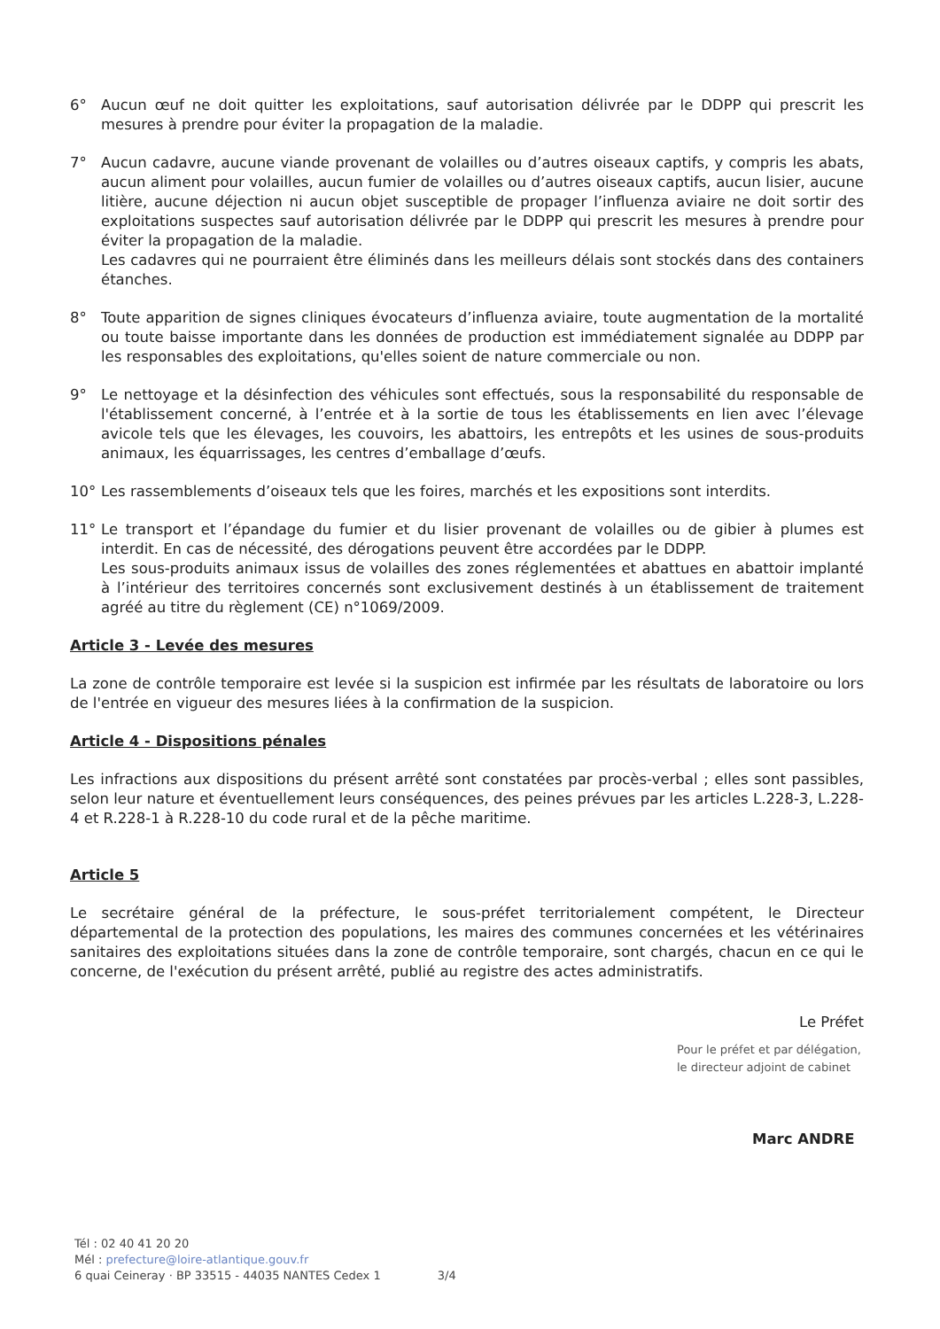6° Aucun œuf ne doit quitter les exploitations, sauf autorisation délivrée par le DDPP qui prescrit les mesures à prendre pour éviter la propagation de la maladie.
7° Aucun cadavre, aucune viande provenant de volailles ou d’autres oiseaux captifs, y compris les abats, aucun aliment pour volailles, aucun fumier de volailles ou d’autres oiseaux captifs, aucun lisier, aucune litière, aucune déjection ni aucun objet susceptible de propager l’influenza aviaire ne doit sortir des exploitations suspectes sauf autorisation délivrée par le DDPP qui prescrit les mesures à prendre pour éviter la propagation de la maladie.
Les cadavres qui ne pourraient être éliminés dans les meilleurs délais sont stockés dans des containers étanches.
8° Toute apparition de signes cliniques évocateurs d’influenza aviaire, toute augmentation de la mortalité ou toute baisse importante dans les données de production est immédiatement signalée au DDPP par les responsables des exploitations, qu'elles soient de nature commerciale ou non.
9° Le nettoyage et la désinfection des véhicules sont effectués, sous la responsabilité du responsable de l'établissement concerné, à l’entrée et à la sortie de tous les établissements en lien avec l’élevage avicole tels que les élevages, les couvoirs, les abattoirs, les entrepôts et les usines de sous-produits animaux, les équarrissages, les centres d’emballage d’œufs.
10° Les rassemblements d’oiseaux tels que les foires, marchés et les expositions sont interdits.
11° Le transport et l’épandage du fumier et du lisier provenant de volailles ou de gibier à plumes est interdit. En cas de nécessité, des dérogations peuvent être accordées par le DDPP.
Les sous-produits animaux issus de volailles des zones réglementées et abattues en abattoir implanté à l’intérieur des territoires concernés sont exclusivement destinés à un établissement de traitement agréé au titre du règlement (CE) n°1069/2009.
Article 3 - Levée des mesures
La zone de contrôle temporaire est levée si la suspicion est infirmée par les résultats de laboratoire ou lors de l'entrée en vigueur des mesures liées à la confirmation de la suspicion.
Article 4 - Dispositions pénales
Les infractions aux dispositions du présent arrêté sont constatées par procès-verbal ; elles sont passibles, selon leur nature et éventuellement leurs conséquences, des peines prévues par les articles L.228-3, L.228-4 et R.228-1 à R.228-10 du code rural et de la pêche maritime.
Article 5
Le secrétaire général de la préfecture, le sous-préfet territorialement compétent, le Directeur départemental de la protection des populations, les maires des communes concernées et les vétérinaires sanitaires des exploitations situées dans la zone de contrôle temporaire, sont chargés, chacun en ce qui le concerne, de l'exécution du présent arrêté, publié au registre des actes administratifs.
Le Préfet
Pour le préfet et par délégation,
le directeur adjoint de cabinet
Marc ANDRE
Tél : 02 40 41 20 20
Mél : prefecture@loire-atlantique.gouv.fr
6 quai Ceineray · BP 33515 - 44035 NANTES Cedex 1 3/4